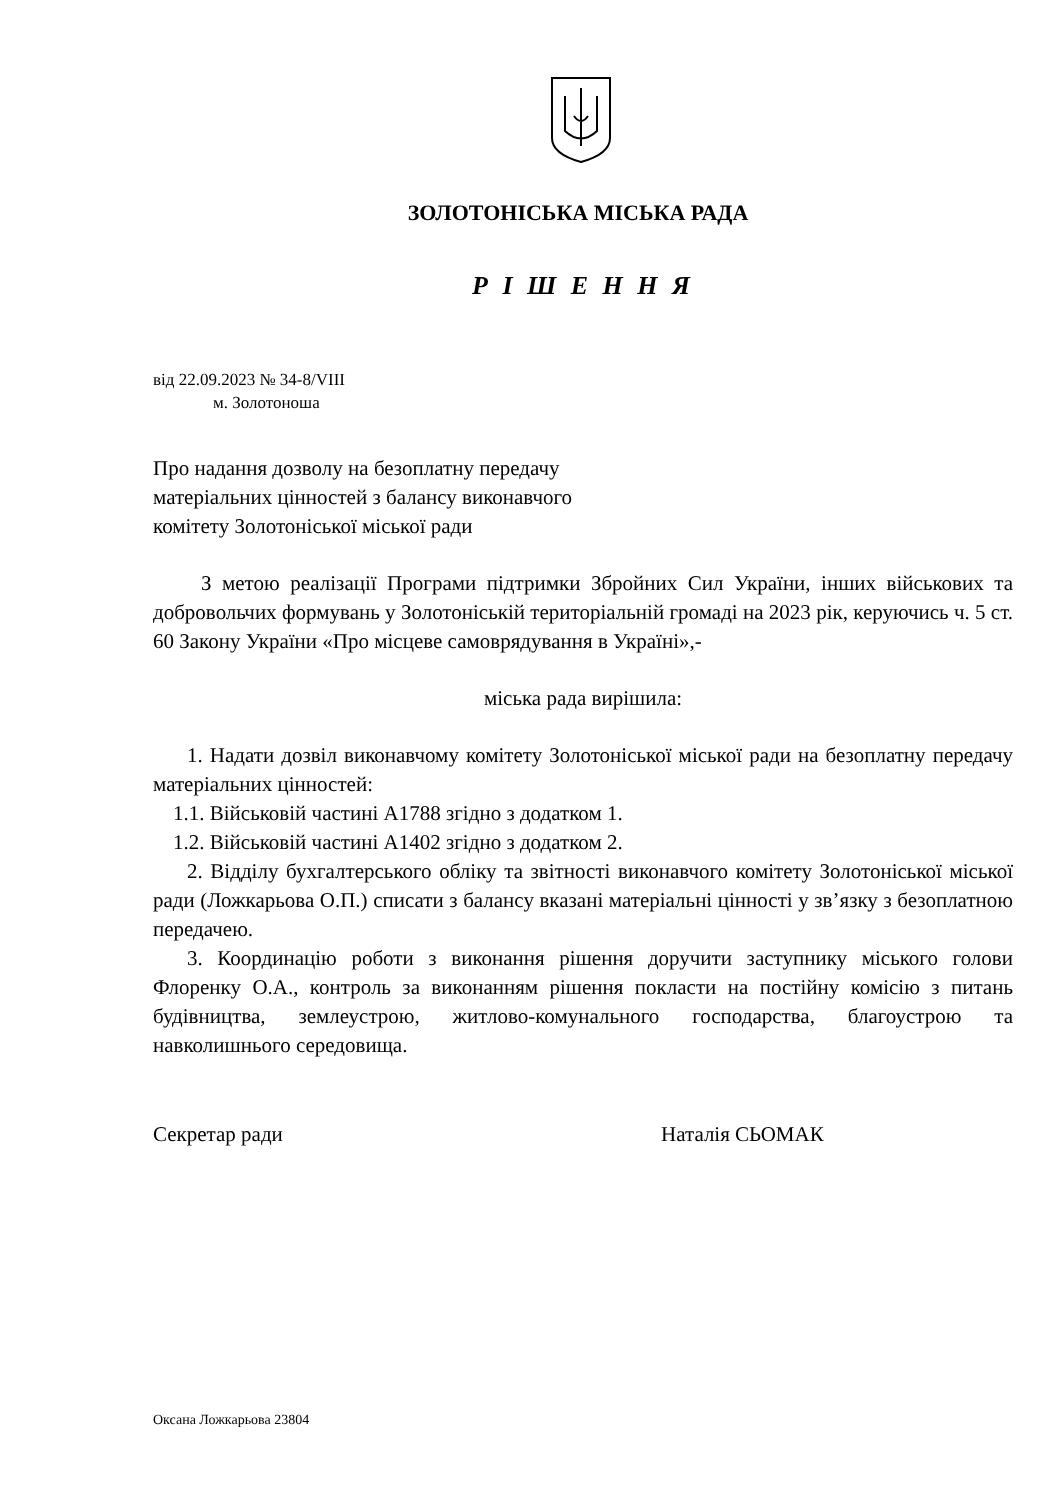ЗОЛОТОНІСЬКА МІСЬКА РАДА
Р І Ш Е Н Н Я
від 22.09.2023 № 34-8/VIII
м. Золотоноша
Про надання дозволу на безоплатну передачу
матеріальних цінностей з балансу виконавчого
комітету Золотоніської міської ради
З метою реалізації Програми підтримки Збройних Сил України, інших військових та добровольчих формувань у Золотоніській територіальній громаді на 2023 рік, керуючись ч. 5 ст. 60 Закону України «Про місцеве самоврядування в Україні»,-
міська рада вирішила:
1. Надати дозвіл виконавчому комітету Золотоніської міської ради на безоплатну передачу матеріальних цінностей:
1.1. Військовій частині А1788 згідно з додатком 1.
1.2. Військовій частині А1402 згідно з додатком 2.
2. Відділу бухгалтерського обліку та звітності виконавчого комітету Золотоніської міської ради (Ложкарьова О.П.) списати з балансу вказані матеріальні цінності у зв’язку з безоплатною передачею.
3. Координацію роботи з виконання рішення доручити заступнику міського голови Флоренку О.А., контроль за виконанням рішення покласти на постійну комісію з питань будівництва, землеустрою, житлово-комунального господарства, благоустрою та навколишнього середовища.
Секретар ради Наталія СЬОМАК
Оксана Ложкарьова 23804